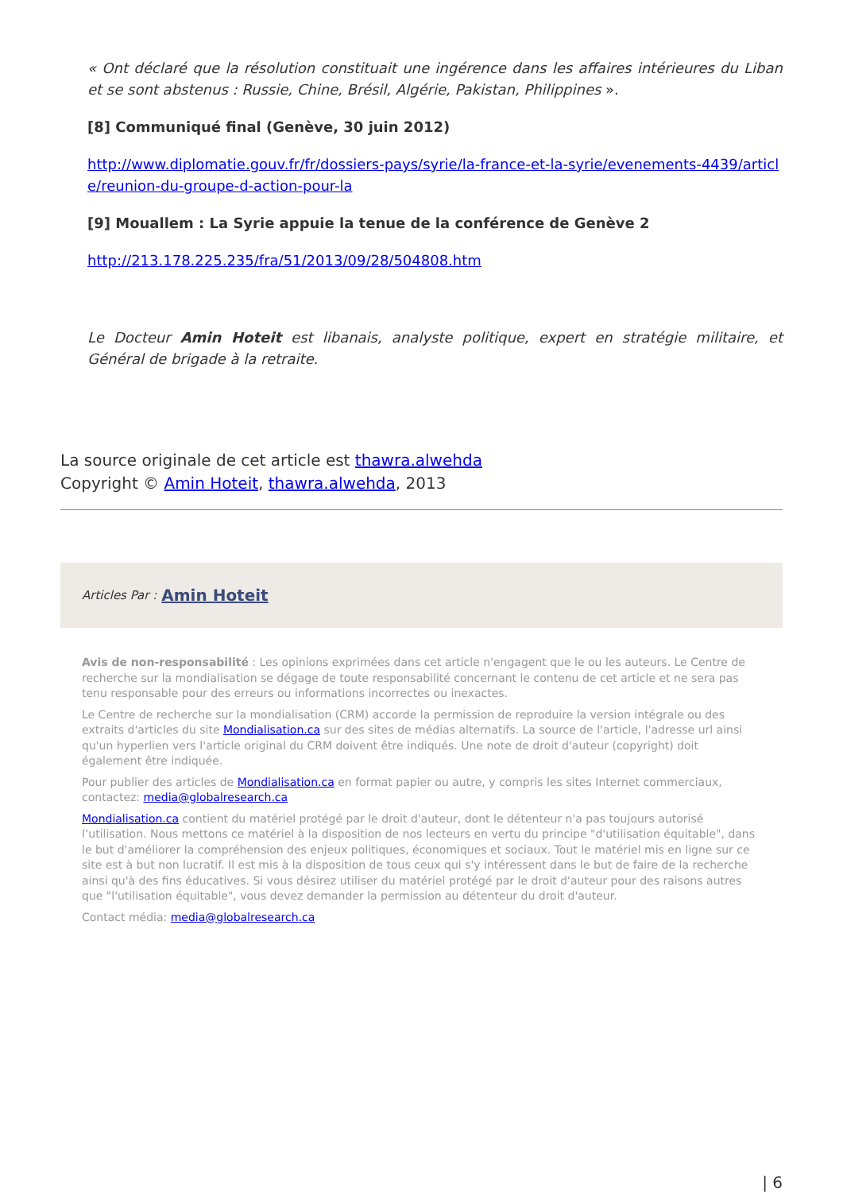« Ont déclaré que la résolution constituait une ingérence dans les affaires intérieures du Liban et se sont abstenus : Russie, Chine, Brésil, Algérie, Pakistan, Philippines ».
[8] Communiqué final (Genève, 30 juin 2012)
http://www.diplomatie.gouv.fr/fr/dossiers-pays/syrie/la-france-et-la-syrie/evenements-4439/article/reunion-du-groupe-d-action-pour-la
[9] Mouallem : La Syrie appuie la tenue de la conférence de Genève 2
http://213.178.225.235/fra/51/2013/09/28/504808.htm
Le Docteur Amin Hoteit est libanais, analyste politique, expert en stratégie militaire, et Général de brigade à la retraite.
La source originale de cet article est thawra.alwehda
Copyright © Amin Hoteit, thawra.alwehda, 2013
Articles Par : Amin Hoteit
Avis de non-responsabilité : Les opinions exprimées dans cet article n'engagent que le ou les auteurs. Le Centre de recherche sur la mondialisation se dégage de toute responsabilité concernant le contenu de cet article et ne sera pas tenu responsable pour des erreurs ou informations incorrectes ou inexactes.
Le Centre de recherche sur la mondialisation (CRM) accorde la permission de reproduire la version intégrale ou des extraits d'articles du site Mondialisation.ca sur des sites de médias alternatifs. La source de l'article, l'adresse url ainsi qu'un hyperlien vers l'article original du CRM doivent être indiqués. Une note de droit d'auteur (copyright) doit également être indiquée.
Pour publier des articles de Mondialisation.ca en format papier ou autre, y compris les sites Internet commerciaux, contactez: media@globalresearch.ca
Mondialisation.ca contient du matériel protégé par le droit d'auteur, dont le détenteur n'a pas toujours autorisé l’utilisation. Nous mettons ce matériel à la disposition de nos lecteurs en vertu du principe "d'utilisation équitable", dans le but d'améliorer la compréhension des enjeux politiques, économiques et sociaux. Tout le matériel mis en ligne sur ce site est à but non lucratif. Il est mis à la disposition de tous ceux qui s'y intéressent dans le but de faire de la recherche ainsi qu'à des fins éducatives. Si vous désirez utiliser du matériel protégé par le droit d'auteur pour des raisons autres que "l'utilisation équitable", vous devez demander la permission au détenteur du droit d'auteur.
Contact média: media@globalresearch.ca
| 6